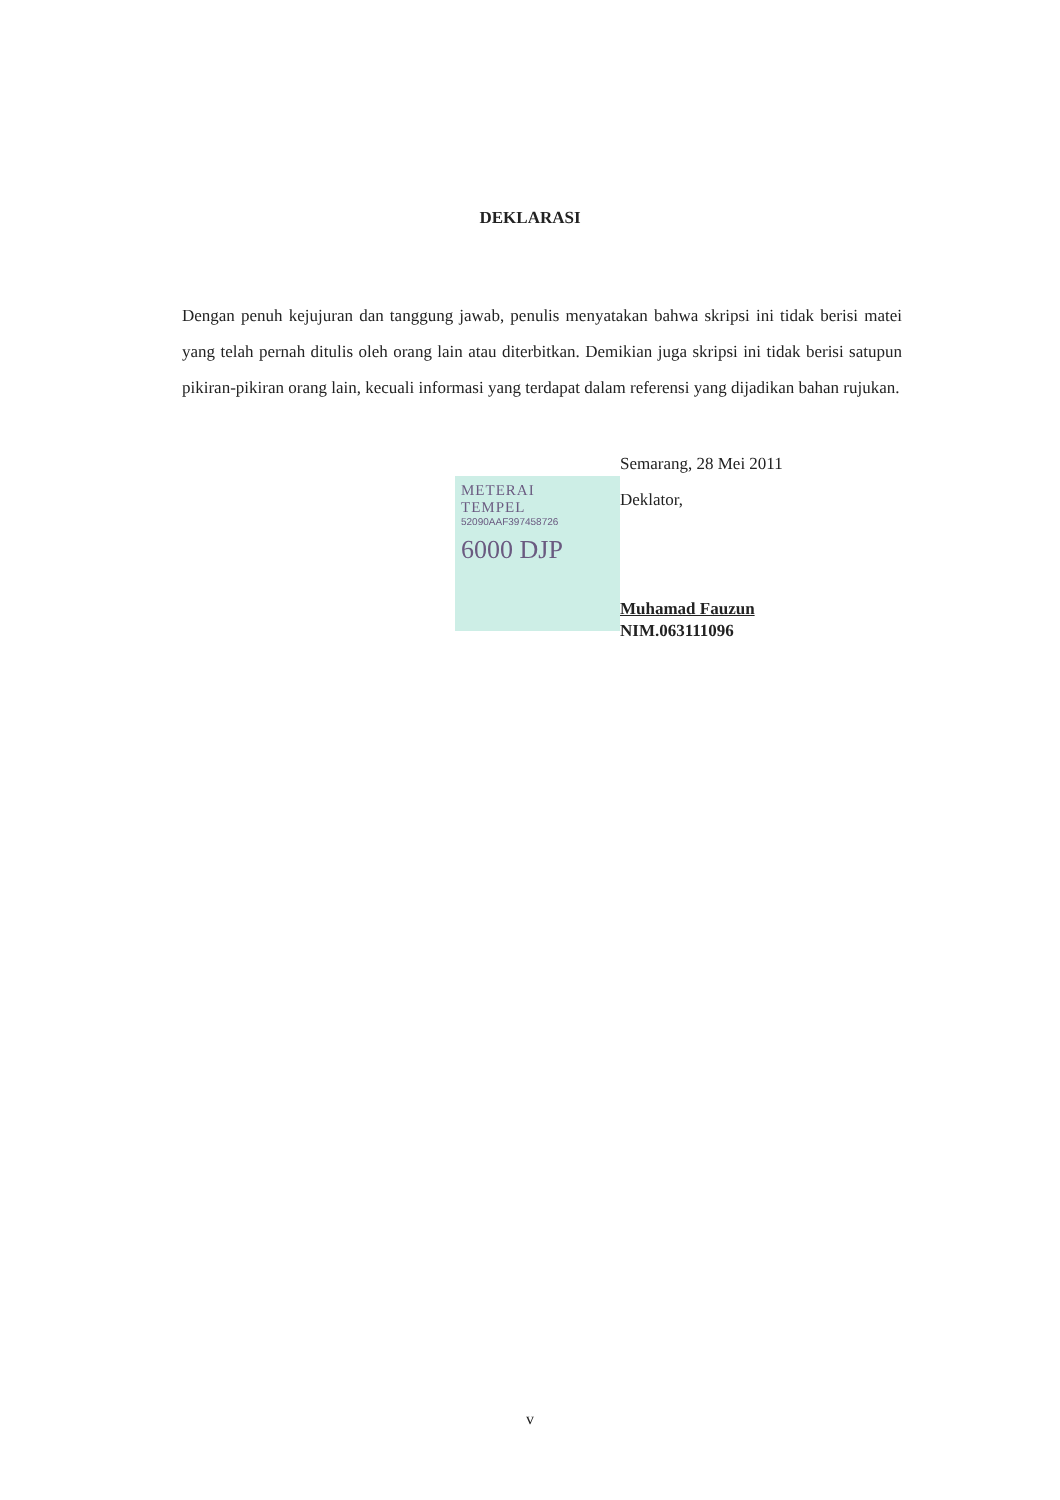DEKLARASI
Dengan penuh kejujuran dan tanggung jawab, penulis menyatakan bahwa skripsi ini tidak berisi matei yang telah pernah ditulis oleh orang lain atau diterbitkan. Demikian juga skripsi ini tidak berisi satupun pikiran-pikiran orang lain, kecuali informasi yang terdapat dalam referensi yang dijadikan bahan rujukan.
METERAI
TEMPEL
52090AAF397458726
6000 DJP
Semarang, 28 Mei 2011
Deklator,
Muhamad Fauzun
NIM.063111096
v